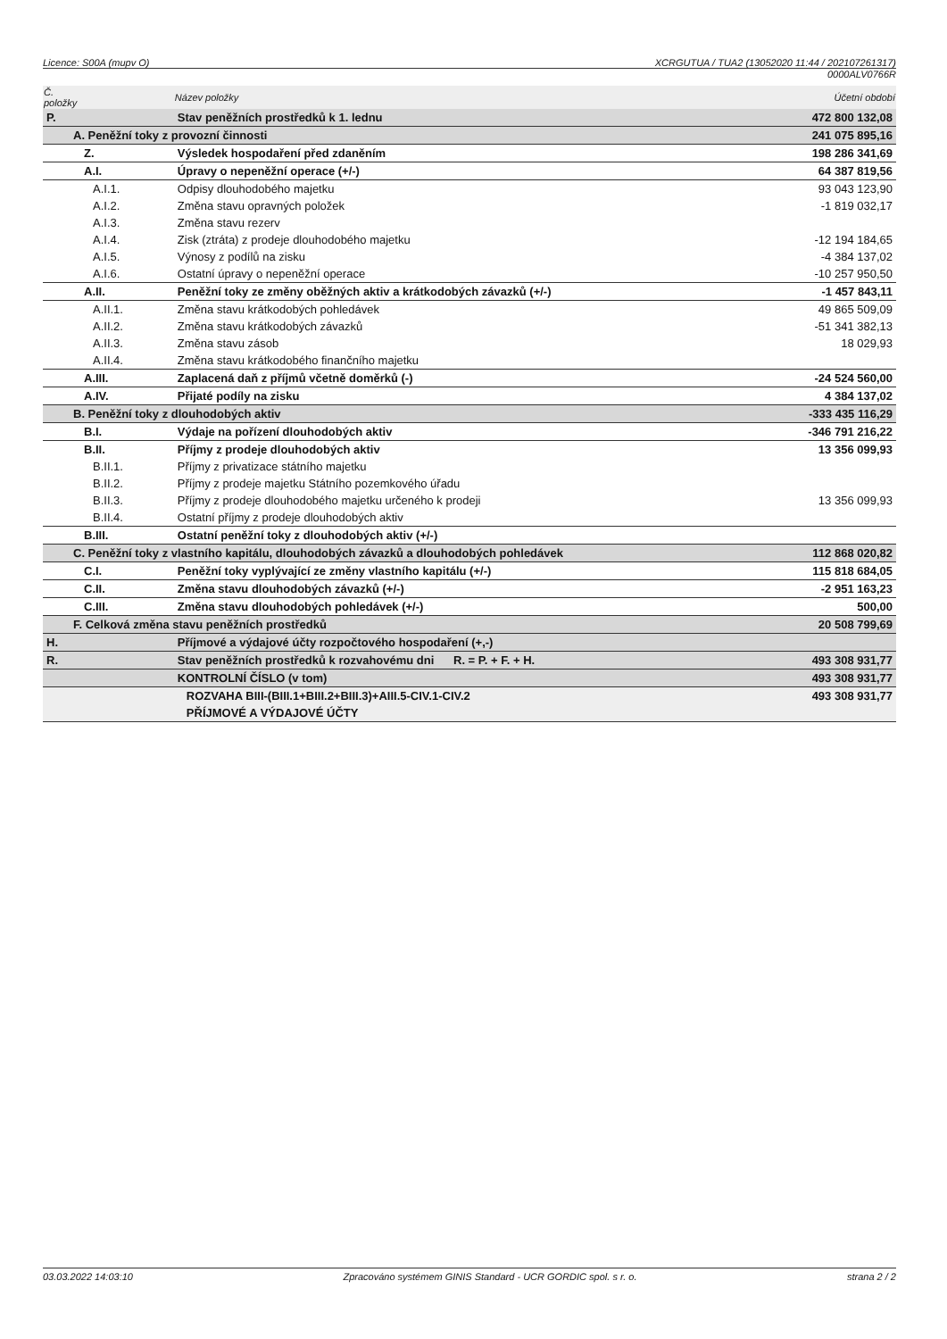Licence: S00A (mupv O) XCRGUTUA / TUA2 (13052020 11:44 / 202107261317)
0000ALV0766R
| Č. položky | Název položky | Účetní období |
| --- | --- | --- |
| P. | Stav peněžních prostředků k 1. lednu | 472 800 132,08 |
| A. Peněžní toky z provozní činnosti | | 241 075 895,16 |
| Z. | Výsledek hospodaření před zdaněním | 198 286 341,69 |
| A.I. | Úpravy o nepeněžní operace (+/-) | 64 387 819,56 |
| A.I.1. | Odpisy dlouhodobého majetku | 93 043 123,90 |
| A.I.2. | Změna stavu opravných položek | -1 819 032,17 |
| A.I.3. | Změna stavu rezerv | |
| A.I.4. | Zisk (ztráta) z prodeje dlouhodobého majetku | -12 194 184,65 |
| A.I.5. | Výnosy z podílů na zisku | -4 384 137,02 |
| A.I.6. | Ostatní úpravy o nepeněžní operace | -10 257 950,50 |
| A.II. | Peněžní toky ze změny oběžných aktiv a krátkodobých závazků (+/-) | -1 457 843,11 |
| A.II.1. | Změna stavu krátkodobých pohledávek | 49 865 509,09 |
| A.II.2. | Změna stavu krátkodobých závazků | -51 341 382,13 |
| A.II.3. | Změna stavu zásob | 18 029,93 |
| A.II.4. | Změna stavu krátkodobého finančního majetku | |
| A.III. | Zaplacená daň z příjmů včetně doměrků (-) | -24 524 560,00 |
| A.IV. | Přijaté podíly na zisku | 4 384 137,02 |
| B. Peněžní toky z dlouhodobých aktiv | | -333 435 116,29 |
| B.I. | Výdaje na pořízení dlouhodobých aktiv | -346 791 216,22 |
| B.II. | Příjmy z prodeje dlouhodobých aktiv | 13 356 099,93 |
| B.II.1. | Příjmy z privatizace státního majetku | |
| B.II.2. | Příjmy z prodeje majetku Státního pozemkového úřadu | |
| B.II.3. | Příjmy z prodeje dlouhodobého majetku určeného k prodeji | 13 356 099,93 |
| B.II.4. | Ostatní příjmy z prodeje dlouhodobých aktiv | |
| B.III. | Ostatní peněžní toky z dlouhodobých aktiv (+/-) | |
| C. Peněžní toky z vlastního kapitálu, dlouhodobých závazků a dlouhodobých pohledávek | | 112 868 020,82 |
| C.I. | Peněžní toky vyplývající ze změny vlastního kapitálu (+/-) | 115 818 684,05 |
| C.II. | Změna stavu dlouhodobých závazků (+/-) | -2 951 163,23 |
| C.III. | Změna stavu dlouhodobých pohledávek (+/-) | 500,00 |
| F. Celková změna stavu peněžních prostředků | | 20 508 799,69 |
| H. | Příjmové a výdajové účty rozpočtového hospodaření (+,-) | |
| R. | Stav peněžních prostředků k rozvahovému dni R. = P. + F. + H. | 493 308 931,77 |
| | KONTROLNÍ ČÍSLO (v tom) | 493 308 931,77 |
| | ROZVAHA BIII-(BIII.1+BIII.2+BIII.3)+AIII.5-CIV.1-CIV.2 | 493 308 931,77 |
| | PŘÍJMOVÉ A VÝDAJOVÉ ÚČTY | |
03.03.2022 14:03:10 Zpracováno systémem GINIS Standard - UCR GORDIC spol. s r. o. strana 2 / 2